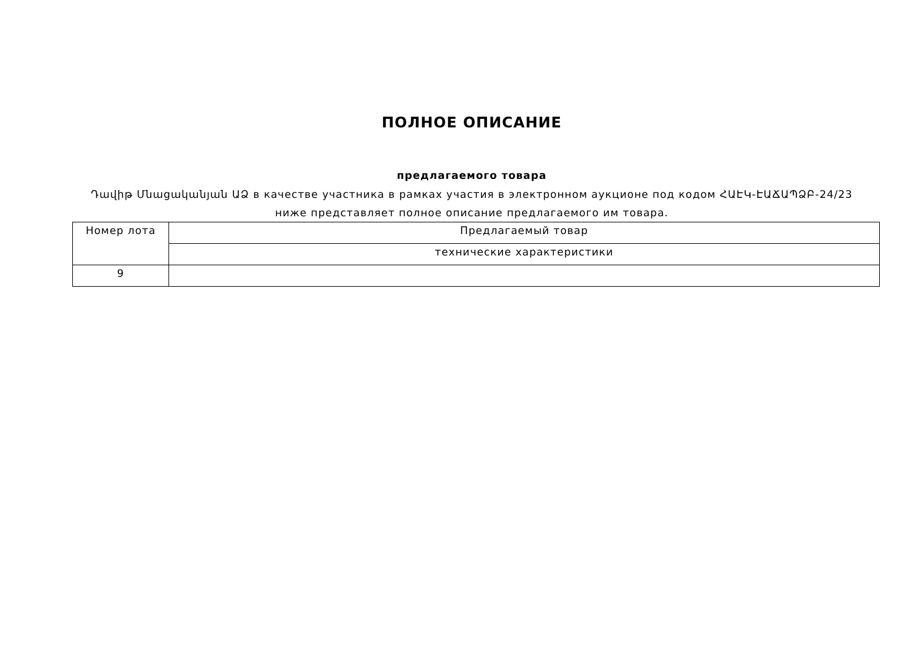ПОЛНОЕ ОПИСАНИЕ
предлагаемого товара
Դավիթ Մնացականյան ԱՁ в качестве участника в рамках участия в электронном аукционе под кодом ՀԱԷԿ-ԷԱՃԱՊՁԲ-24/23
ниже представляет полное описание предлагаемого им товара.
| Номер лота | Предлагаемый товар |
| --- | --- |
| | технические характеристики |
| 9 | |